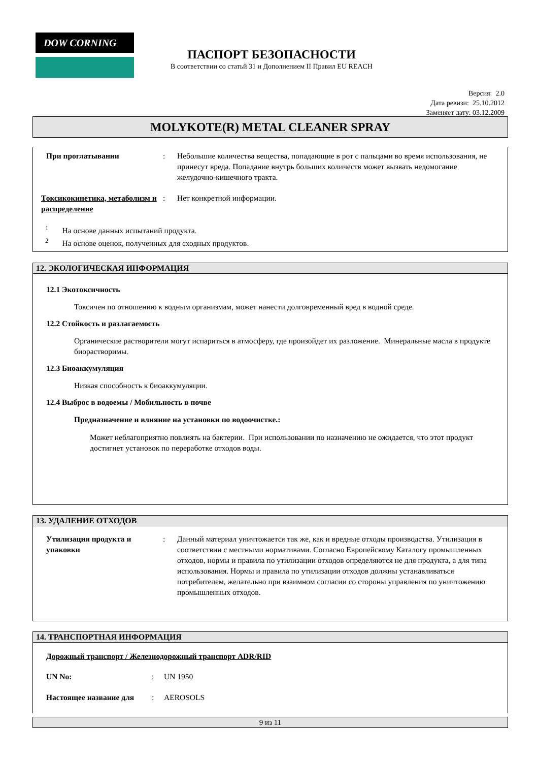DOW CORNING
ПАСПОРТ БЕЗОПАСНОСТИ
В соответствии со статьй 31 и Дополнением II Правил EU REACH
Версия: 2.0
Дата ревизи: 25.10.2012
Заменяет дату: 03.12.2009
MOLYKOTE(R) METAL CLEANER SPRAY
При проглатывании : Небольшие количества вещества, попадающие в рот с пальцами во время использования, не принесут вреда. Попадание внутрь больших количеств может вызвать недомогание желудочно-кишечного тракта.
Токсикокинетика, метаболизм и распределение
: Нет конкретной информации.
<sup>1</sup> На основе данных испытаний продукта.
<sup>2</sup> На основе оценок, полученных для сходных продуктов.
12. ЭКОЛОГИЧЕСКАЯ ИНФОРМАЦИЯ
12.1 Экотоксичность
Токсичен по отношению к водным организмам, может нанести долговременный вред в водной среде.
12.2 Стойкость и разлагаемость
Органические растворители могут испариться в атмосферу, где произойдет их разложение. Минеральные масла в продукте биорастворимы.
12.3 Биоаккумуляция
Низкая способность к биоаккумуляции.
12.4 Выброс в водоемы / Мобильность в почве
Предназначение и влияние на установки по водоочистке.:
Может неблагоприятно повлиять на бактерии. При использовании по назначению не ожидается, что этот продукт достигнет установок по переработке отходов воды.
13. УДАЛЕНИЕ ОТХОДОВ
Утилизация продукта и упаковки
: Данный материал уничтожается так же, как и вредные отходы производства. Утилизация в соответствии с местными нормативами. Согласно Европейскому Каталогу промышленных отходов, нормы и правила по утилизации отходов определяются не для продукта, а для типа использования. Нормы и правила по утилизации отходов должны устанавливаться потребителем, желательно при взаимном согласии со стороны управления по уничтожению промышленных отходов.
14. ТРАНСПОРТНАЯ ИНФОРМАЦИЯ
Дорожный транспорт / Железнодорожный транспорт ADR/RID
UN No: : UN 1950
Настоящее название для : AEROSOLS
9 из 11